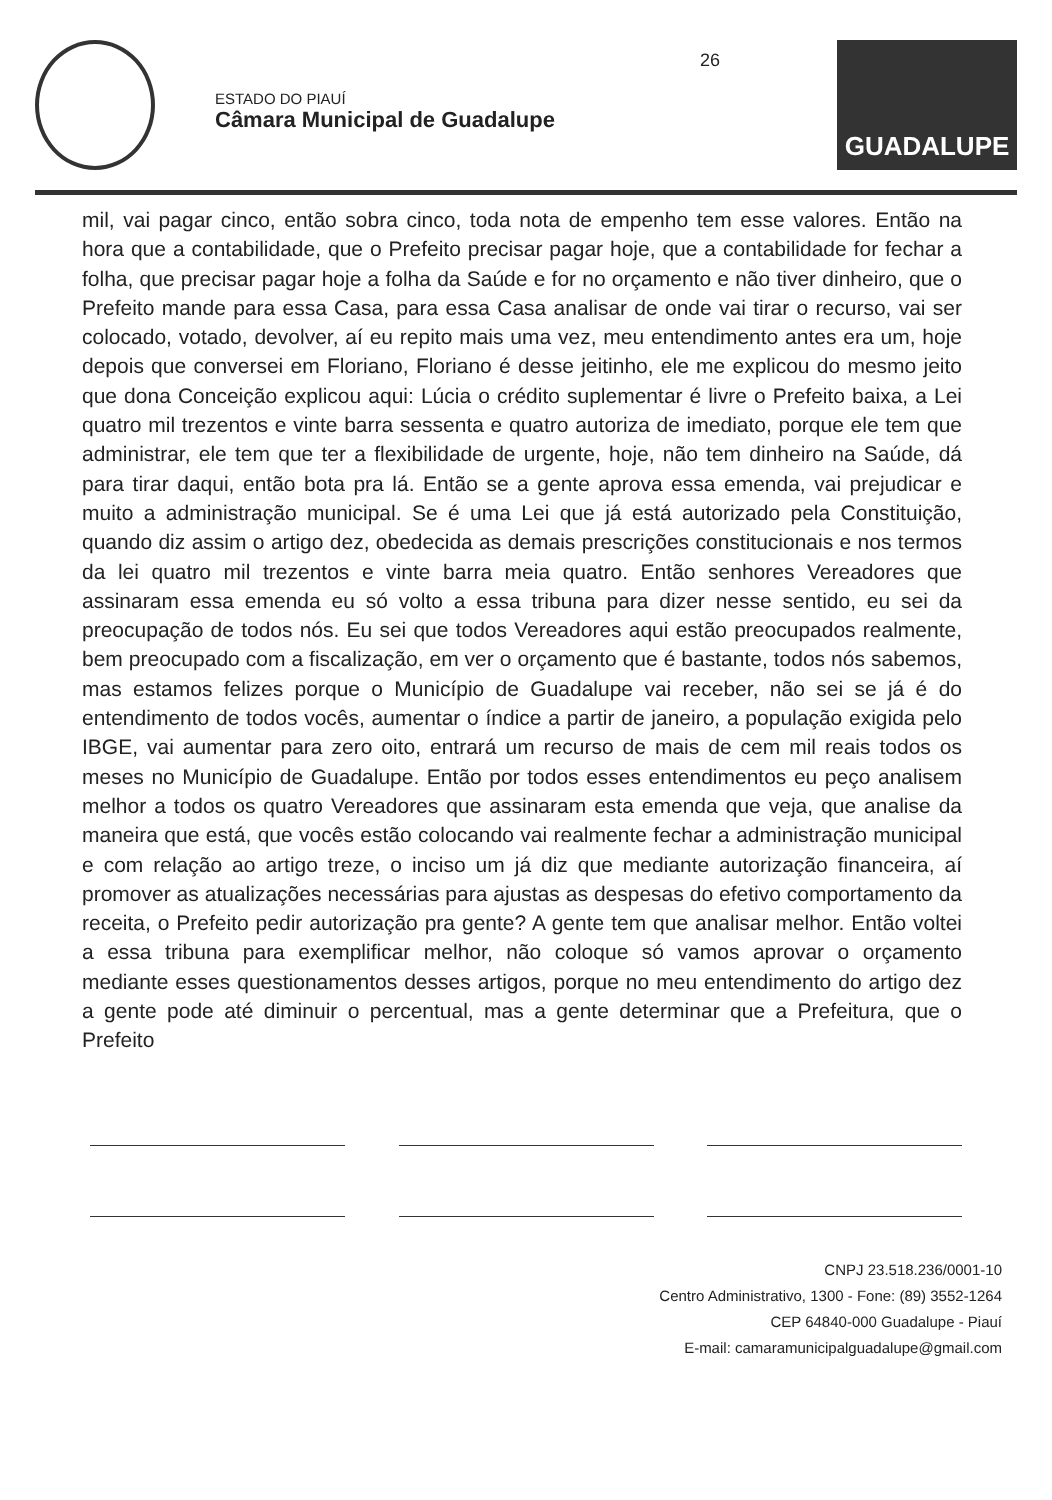ESTADO DO PIAUÍ
Câmara Municipal de Guadalupe
26
GUADALUPE
mil, vai pagar cinco, então sobra cinco, toda nota de empenho tem esse valores. Então na hora que a contabilidade, que o Prefeito precisar pagar hoje, que a contabilidade for fechar a folha, que precisar pagar hoje a folha da Saúde e for no orçamento e não tiver dinheiro, que o Prefeito mande para essa Casa, para essa Casa analisar de onde vai tirar o recurso, vai ser colocado, votado, devolver, aí eu repito mais uma vez, meu entendimento antes era um, hoje depois que conversei em Floriano, Floriano é desse jeitinho, ele me explicou do mesmo jeito que dona Conceição explicou aqui: Lúcia o crédito suplementar é livre o Prefeito baixa, a Lei quatro mil trezentos e vinte barra sessenta e quatro autoriza de imediato, porque ele tem que administrar, ele tem que ter a flexibilidade de urgente, hoje, não tem dinheiro na Saúde, dá para tirar daqui, então bota pra lá. Então se a gente aprova essa emenda, vai prejudicar e muito a administração municipal. Se é uma Lei que já está autorizado pela Constituição, quando diz assim o artigo dez, obedecida as demais prescrições constitucionais e nos termos da lei quatro mil trezentos e vinte barra meia quatro. Então senhores Vereadores que assinaram essa emenda eu só volto a essa tribuna para dizer nesse sentido, eu sei da preocupação de todos nós. Eu sei que todos Vereadores aqui estão preocupados realmente, bem preocupado com a fiscalização, em ver o orçamento que é bastante, todos nós sabemos, mas estamos felizes porque o Município de Guadalupe vai receber, não sei se já é do entendimento de todos vocês, aumentar o índice a partir de janeiro, a população exigida pelo IBGE, vai aumentar para zero oito, entrará um recurso de mais de cem mil reais todos os meses no Município de Guadalupe. Então por todos esses entendimentos eu peço analisem melhor a todos os quatro Vereadores que assinaram esta emenda que veja, que analise da maneira que está, que vocês estão colocando vai realmente fechar a administração municipal e com relação ao artigo treze, o inciso um já diz que mediante autorização financeira, aí promover as atualizações necessárias para ajustas as despesas do efetivo comportamento da receita, o Prefeito pedir autorização pra gente? A gente tem que analisar melhor. Então voltei a essa tribuna para exemplificar melhor, não coloque só vamos aprovar o orçamento mediante esses questionamentos desses artigos, porque no meu entendimento do artigo dez a gente pode até diminuir o percentual, mas a gente determinar que a Prefeitura, que o Prefeito
CNPJ 23.518.236/0001-10
Centro Administrativo, 1300 - Fone: (89) 3552-1264
CEP 64840-000 Guadalupe - Piauí
E-mail: camaramunicipalguadalupe@gmail.com